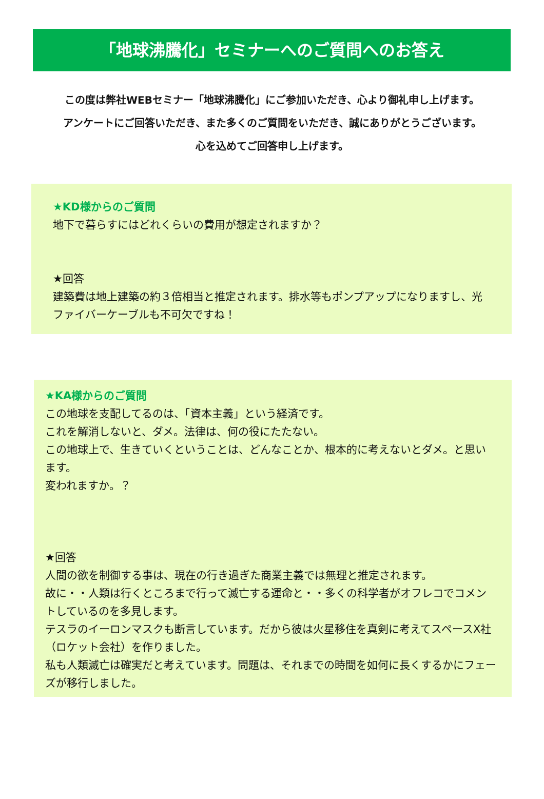「地球沸騰化」セミナーへのご質問へのお答え
この度は弊社WEBセミナー「地球沸騰化」にご参加いただき、心より御礼申し上げます。
アンケートにご回答いただき、また多くのご質問をいただき、誠にありがとうございます。
心を込めてご回答申し上げます。
★KD様からのご質問
地下で暮らすにはどれくらいの費用が想定されますか？
★回答
建築費は地上建築の約３倍相当と推定されます。排水等もポンプアップになりますし、光ファイバーケーブルも不可欠ですね！
★KA様からのご質問
この地球を支配してるのは、「資本主義」という経済です。
これを解消しないと、ダメ。法律は、何の役にたたない。
この地球上で、生きていくということは、どんなことか、根本的に考えないとダメ。と思います。
変われますか。？
★回答
人間の欲を制御する事は、現在の行き過ぎた商業主義では無理と推定されます。
故に・・人類は行くところまで行って滅亡する運命と・・多くの科学者がオフレコでコメントしているのを多見します。
テスラのイーロンマスクも断言しています。だから彼は火星移住を真剣に考えてスペースX社（ロケット会社）を作りました。
私も人類滅亡は確実だと考えています。問題は、それまでの時間を如何に長くするかにフェーズが移行しました。